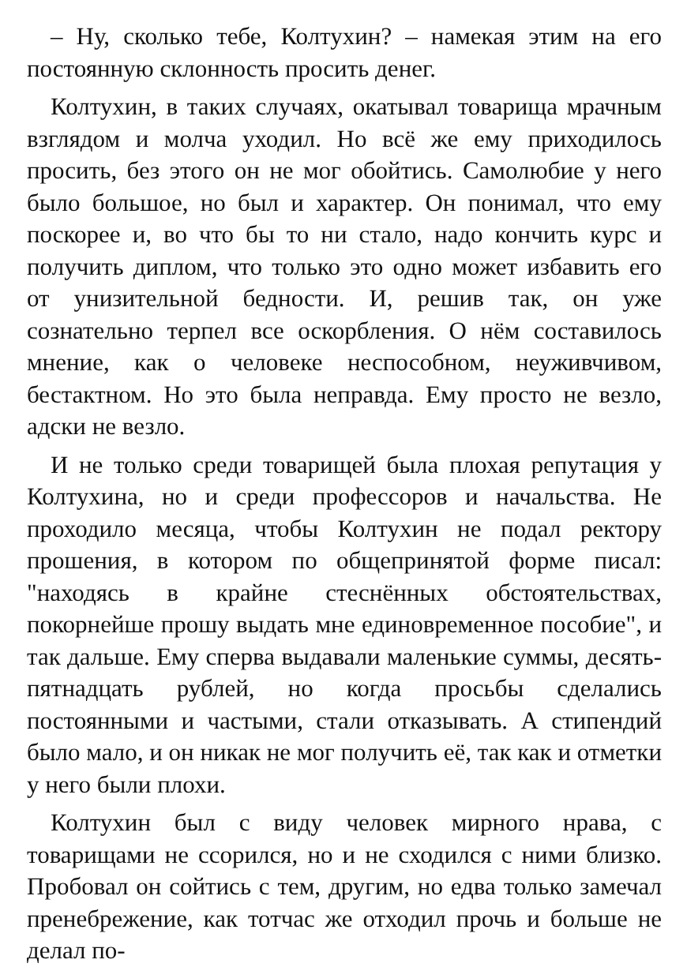– Ну, сколько тебе, Колтухин? – намекая этим на его постоянную склонность просить денег.
Колтухин, в таких случаях, окатывал товарища мрачным взглядом и молча уходил. Но всё же ему приходилось просить, без этого он не мог обойтись. Самолюбие у него было большое, но был и характер. Он понимал, что ему поскорее и, во что бы то ни стало, надо кончить курс и получить диплом, что только это одно может избавить его от унизительной бедности. И, решив так, он уже сознательно терпел все оскорбления. О нём составилось мнение, как о человеке неспособном, неуживчивом, бестактном. Но это была неправда. Ему просто не везло, адски не везло.
И не только среди товарищей была плохая репутация у Колтухина, но и среди профессоров и начальства. Не проходило месяца, чтобы Колтухин не подал ректору прошения, в котором по общепринятой форме писал: "находясь в крайне стеснённых обстоятельствах, покорнейше прошу выдать мне единовременное пособие", и так дальше. Ему сперва выдавали маленькие суммы, десять-пятнадцать рублей, но когда просьбы сделались постоянными и частыми, стали отказывать. А стипендий было мало, и он никак не мог получить её, так как и отметки у него были плохи.
Колтухин был с виду человек мирного нрава, с товарищами не ссорился, но и не сходился с ними близко. Пробовал он сойтись с тем, другим, но едва только замечал пренебрежение, как тотчас же отходил прочь и больше не делал по-